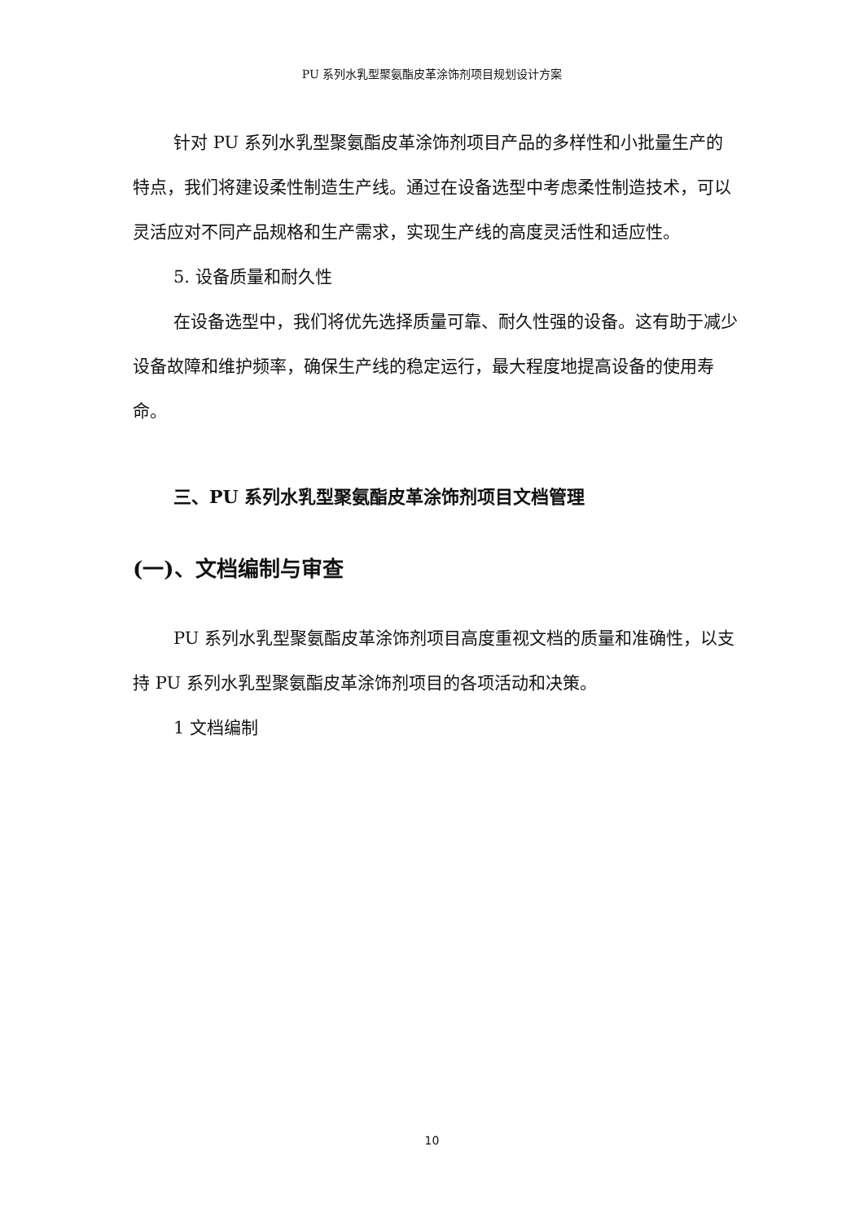PU 系列水乳型聚氨酯皮革涂饰剂项目规划设计方案
针对 PU 系列水乳型聚氨酯皮革涂饰剂项目产品的多样性和小批量生产的特点，我们将建设柔性制造生产线。通过在设备选型中考虑柔性制造技术，可以灵活应对不同产品规格和生产需求，实现生产线的高度灵活性和适应性。
5. 设备质量和耐久性
在设备选型中，我们将优先选择质量可靠、耐久性强的设备。这有助于减少设备故障和维护频率，确保生产线的稳定运行，最大程度地提高设备的使用寿命。
三、PU 系列水乳型聚氨酯皮革涂饰剂项目文档管理
(一)、文档编制与审查
PU 系列水乳型聚氨酯皮革涂饰剂项目高度重视文档的质量和准确性，以支持 PU 系列水乳型聚氨酯皮革涂饰剂项目的各项活动和决策。
1 文档编制
10